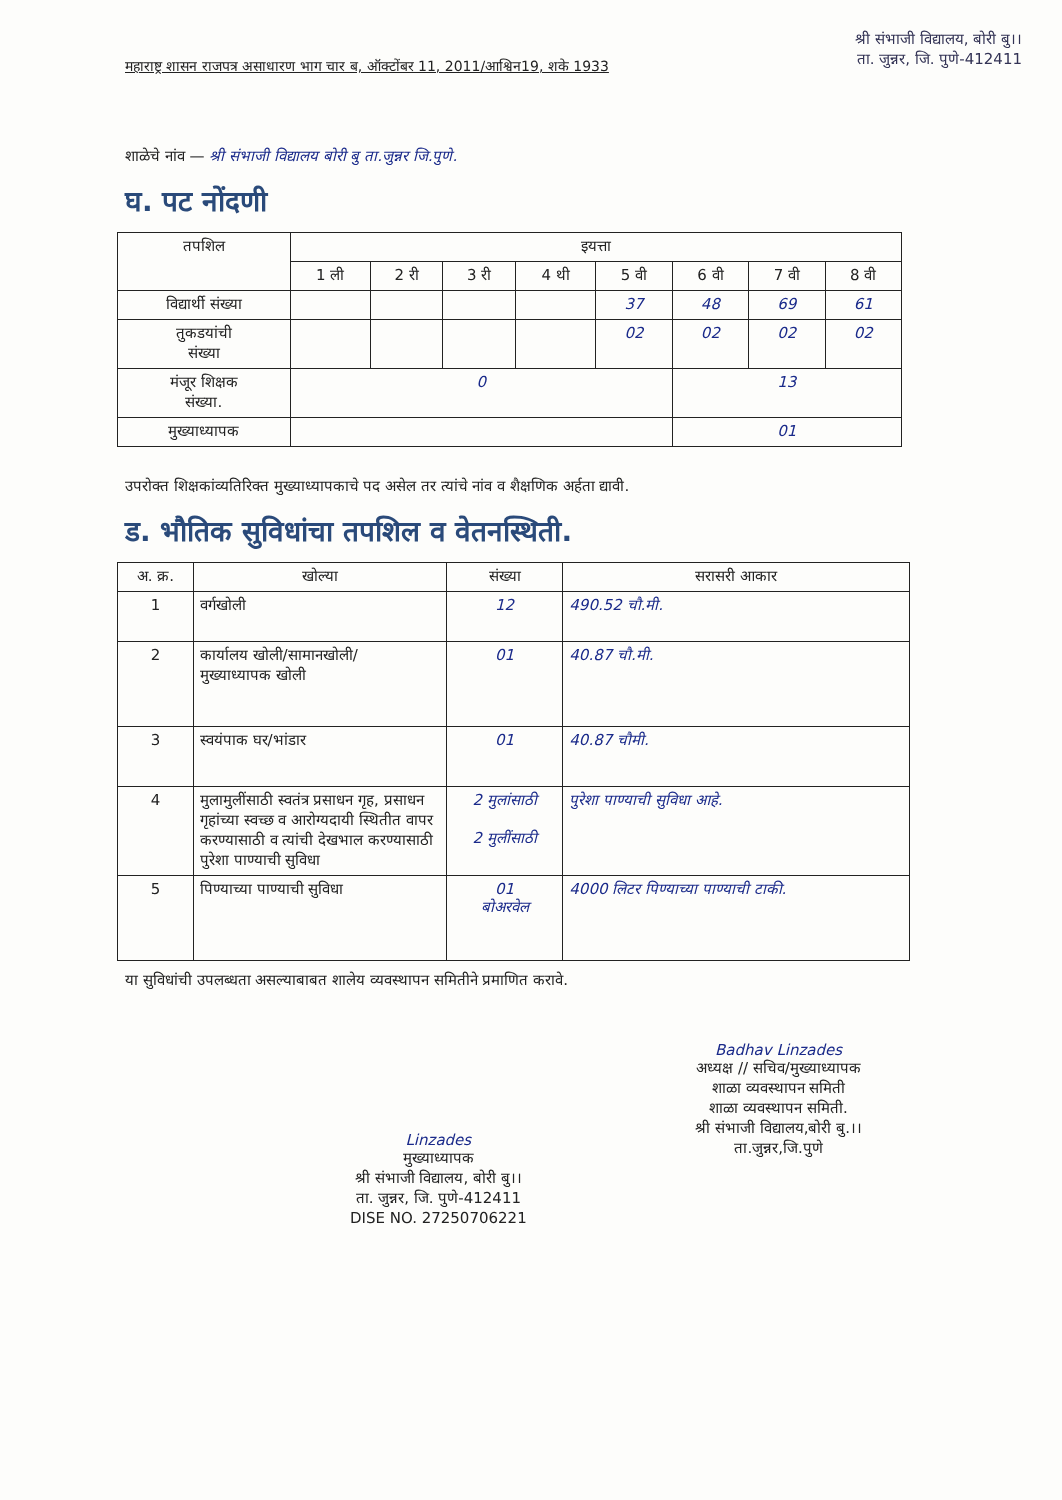महाराष्ट्र शासन राजपत्र असाधारण भाग चार ब, ऑक्टोंबर 11, 2011/आश्विन19, शके 1933
श्री संभाजी विद्यालय, बोरी बु।।
ता. जुन्नर, जि. पुणे-412411
शाळेचे नांव — श्री संभाजी विद्यालय बोरी बु ता.जुन्नर जि.पुणे.
घ. पट नोंदणी
| तपशिल | इयत्ता | | | | | | | |
| | 1 ली | 2 री | 3 री | 4 थी | 5 वी | 6 वी | 7 वी | 8 वी |
| विद्यार्थी संख्या | | | | | 37 | 48 | 69 | 61 |
| तुकडयांची संख्या | | | | | 02 | 02 | 02 | 02 |
| मंजूर शिक्षक संख्या. | 0 | | | | | 13 | | |
| मुख्याध्यापक | | | | | | 01 | | |
उपरोक्त शिक्षकांव्यतिरिक्त मुख्याध्यापकाचे पद असेल तर त्यांचे नांव व शैक्षणिक अर्हता द्यावी.
ड. भौतिक सुविधांचा तपशिल व वेतनस्थिती.
| अ. क्र. | खोल्या | संख्या | सरासरी आकार |
| --- | --- | --- | --- |
| 1 | वर्गखोली | 12 | 490.52 चौ.मी. |
| 2 | कार्यालय खोली/सामानखोली/ मुख्याध्यापक खोली | 01 | 40.87 चौ.मी. |
| 3 | स्वयंपाक घर/भांडार | 01 | 40.87 चौमी. |
| 4 | मुलामुलींसाठी स्वतंत्र प्रसाधन गृह, प्रसाधन गृहांच्या स्वच्छ व आरोग्यदायी स्थितीत वापर करण्यासाठी व त्यांची देखभाल करण्यासाठी पुरेशा पाण्याची सुविधा | 2 मुलांसाठी 2 मुलींसाठी | पुरेशा पाण्याची सुविधा आहे. |
| 5 | पिण्याच्या पाण्याची सुविधा | 01 बोअरवेल | 4000 लिटर पिण्याच्या पाण्याची टाकी. |
या सुविधांची उपलब्धता असल्याबाबत शालेय व्यवस्थापन समितीने प्रमाणित करावे.
Linzades
मुख्याध्यापक
श्री संभाजी विद्यालय, बोरी बु।।
ता. जुन्नर, जि. पुणे-412411
DISE NO. 27250706221
Badhav Linzades
अध्यक्ष // सचिव/मुख्याध्यापक
शाळा व्यवस्थापन समिती
शाळा व्यवस्थापन समिती.
श्री संभाजी विद्यालय,बोरी बु.।।
ता.जुन्नर,जि.पुणे